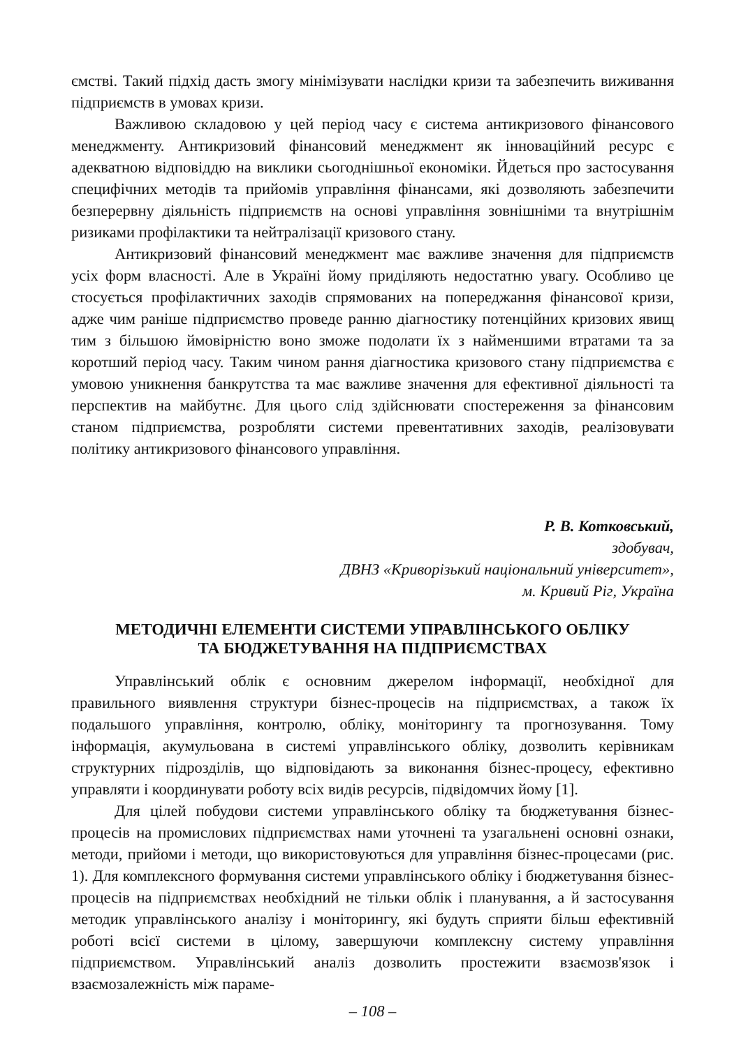ємстві. Такий підхід дасть змогу мінімізувати наслідки кризи та забезпечить виживання підприємств в умовах кризи.
Важливою складовою у цей період часу є система антикризового фінансового менеджменту. Антикризовий фінансовий менеджмент як інноваційний ресурс є адекватною відповіддю на виклики сьогоднішньої економіки. Йдеться про застосування специфічних методів та прийомів управління фінансами, які дозволяють забезпечити безперервну діяльність підприємств на основі управління зовнішніми та внутрішнім ризиками профілактики та нейтралізації кризового стану.
Антикризовий фінансовий менеджмент має важливе значення для підприємств усіх форм власності. Але в Україні йому приділяють недостатню увагу. Особливо це стосується профілактичних заходів спрямованих на попереджання фінансової кризи, адже чим раніше підприємство проведе ранню діагностику потенційних кризових явищ тим з більшою ймовірністю воно зможе подолати їх з найменшими втратами та за коротший період часу. Таким чином рання діагностика кризового стану підприємства є умовою уникнення банкрутства та має важливе значення для ефективної діяльності та перспектив на майбутнє. Для цього слід здійснювати спостереження за фінансовим станом підприємства, розробляти системи превентативних заходів, реалізовувати політику антикризового фінансового управління.
Р. В. Котковський,
здобувач,
ДВНЗ «Криворізький національний університет»,
м. Кривий Ріг, Україна
МЕТОДИЧНІ ЕЛЕМЕНТИ СИСТЕМИ УПРАВЛІНСЬКОГО ОБЛІКУ
ТА БЮДЖЕТУВАННЯ НА ПІДПРИЄМСТВАХ
Управлінський облік є основним джерелом інформації, необхідної для правильного виявлення структури бізнес-процесів на підприємствах, а також їх подальшого управління, контролю, обліку, моніторингу та прогнозування. Тому інформація, акумульована в системі управлінського обліку, дозволить керівникам структурних підрозділів, що відповідають за виконання бізнес-процесу, ефективно управляти і координувати роботу всіх видів ресурсів, підвідомчих йому [1].
Для цілей побудови системи управлінського обліку та бюджетування бізнес-процесів на промислових підприємствах нами уточнені та узагальнені основні ознаки, методи, прийоми і методи, що використовуються для управління бізнес-процесами (рис. 1). Для комплексного формування системи управлінського обліку і бюджетування бізнес-процесів на підприємствах необхідний не тільки облік і планування, а й застосування методик управлінського аналізу і моніторингу, які будуть сприяти більш ефективній роботі всієї системи в цілому, завершуючи комплексну систему управління підприємством. Управлінський аналіз дозволить простежити взаємозв'язок і взаємозалежність між параме-
– 108 –